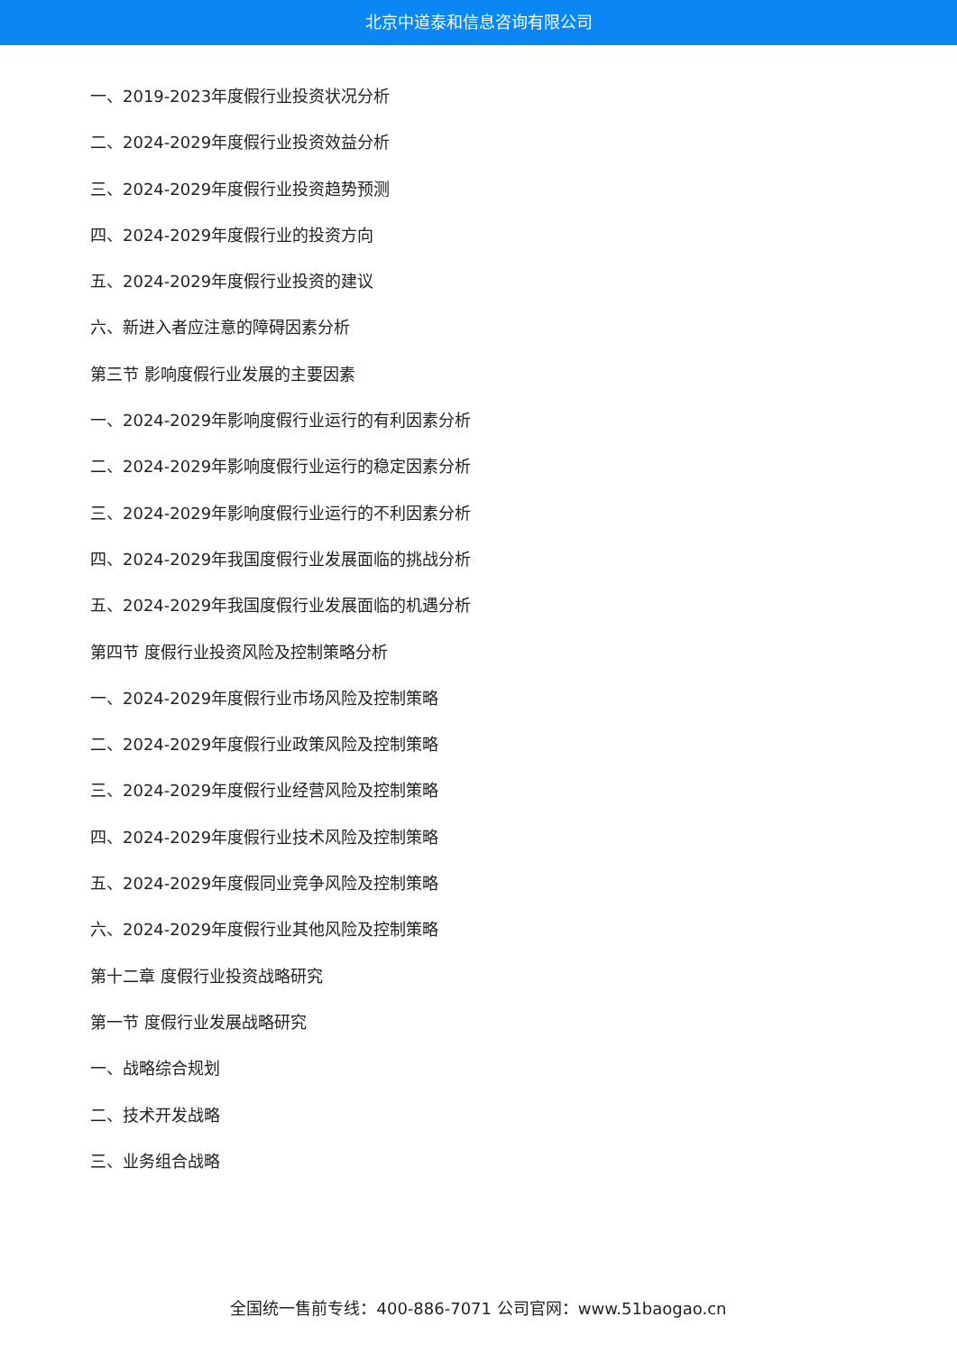北京中道泰和信息咨询有限公司
一、2019-2023年度假行业投资状况分析
二、2024-2029年度假行业投资效益分析
三、2024-2029年度假行业投资趋势预测
四、2024-2029年度假行业的投资方向
五、2024-2029年度假行业投资的建议
六、新进入者应注意的障碍因素分析
第三节 影响度假行业发展的主要因素
一、2024-2029年影响度假行业运行的有利因素分析
二、2024-2029年影响度假行业运行的稳定因素分析
三、2024-2029年影响度假行业运行的不利因素分析
四、2024-2029年我国度假行业发展面临的挑战分析
五、2024-2029年我国度假行业发展面临的机遇分析
第四节 度假行业投资风险及控制策略分析
一、2024-2029年度假行业市场风险及控制策略
二、2024-2029年度假行业政策风险及控制策略
三、2024-2029年度假行业经营风险及控制策略
四、2024-2029年度假行业技术风险及控制策略
五、2024-2029年度假同业竞争风险及控制策略
六、2024-2029年度假行业其他风险及控制策略
第十二章 度假行业投资战略研究
第一节 度假行业发展战略研究
一、战略综合规划
二、技术开发战略
三、业务组合战略
全国统一售前专线：400-886-7071 公司官网：www.51baogao.cn